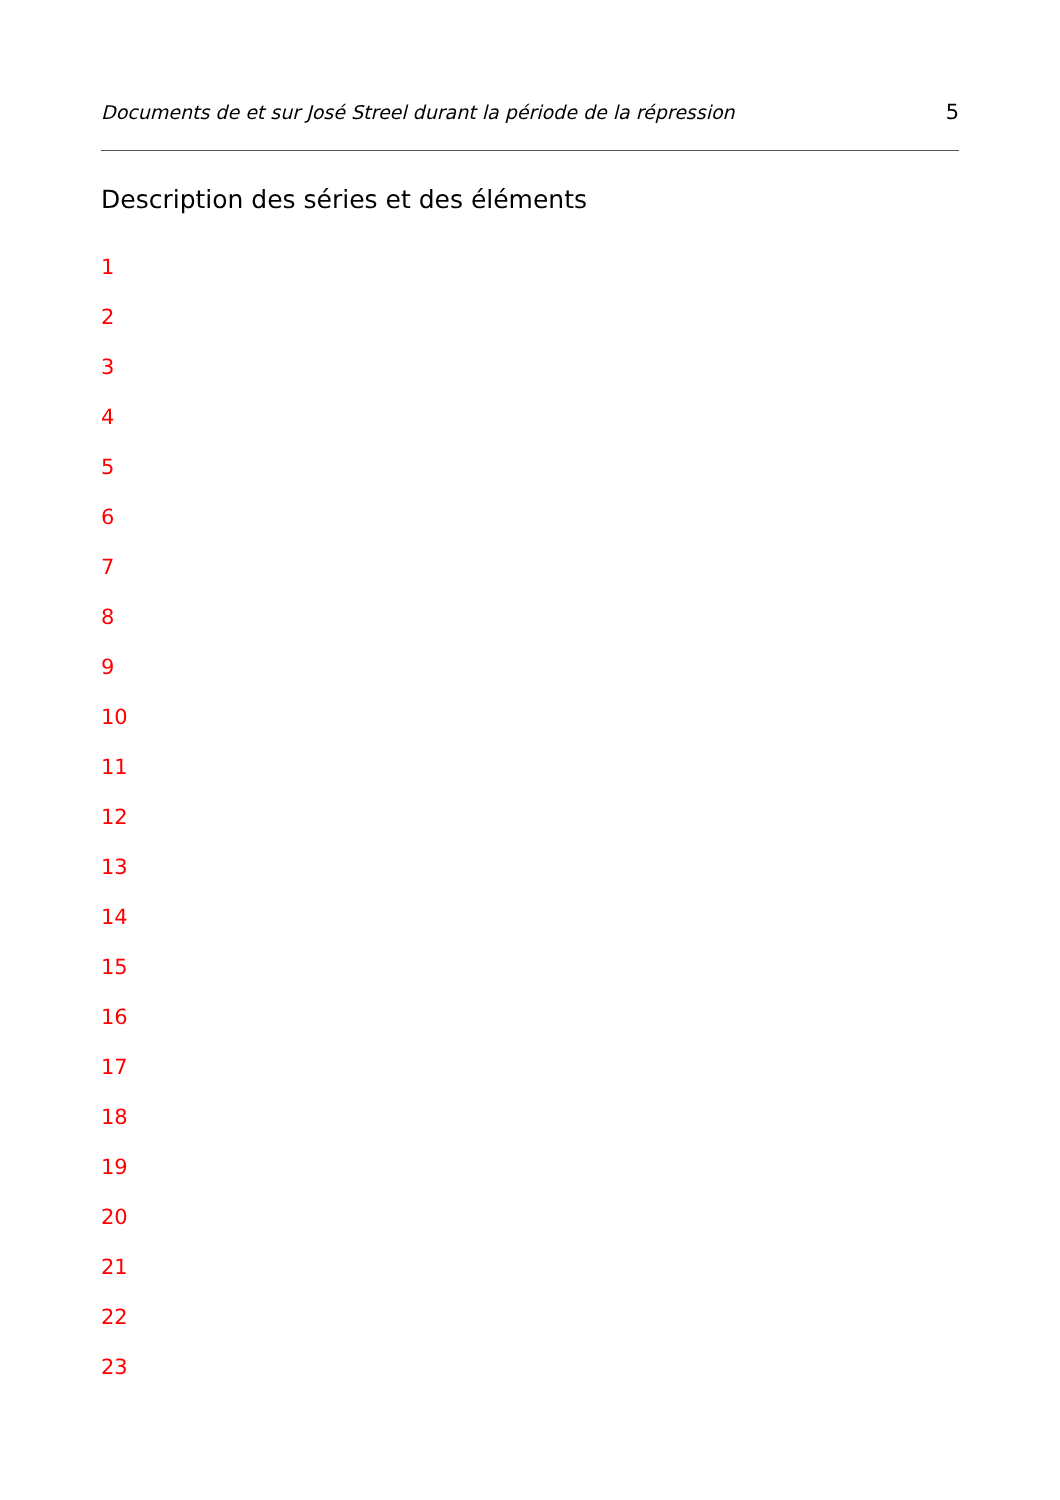Documents de et sur José Streel durant la période de la répression 5
Description des séries et des éléments
1
2
3
4
5
6
7
8
9
10
11
12
13
14
15
16
17
18
19
20
21
22
23